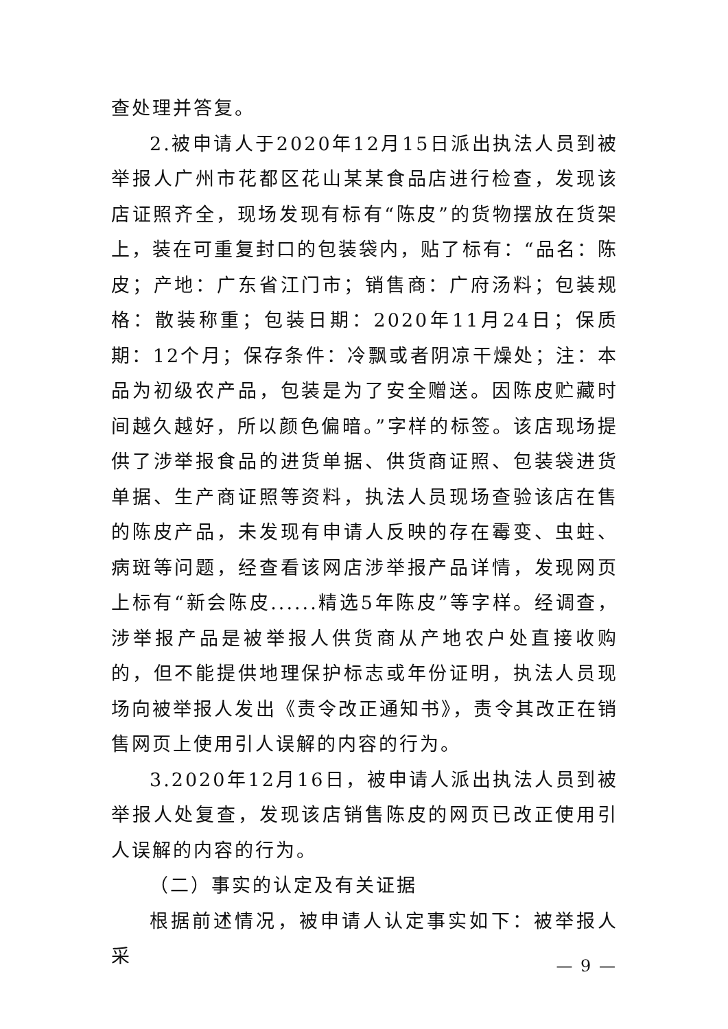查处理并答复。
2.被申请人于2020年12月15日派出执法人员到被举报人广州市花都区花山某某食品店进行检查，发现该店证照齐全，现场发现有标有“陈皮”的货物摆放在货架上，装在可重复封口的包装袋内，贴了标有：“品名：陈皮；产地：广东省江门市；销售商：广府汤料；包装规格：散装称重；包装日期：2020年11月24日；保质期：12个月；保存条件：冷飘或者阴凉干燥处；注：本品为初级农产品，包装是为了安全赠送。因陈皮贮藏时间越久越好，所以颜色偏暗。”字样的标签。该店现场提供了涉举报食品的进货单据、供货商证照、包装袋进货单据、生产商证照等资料，执法人员现场查验该店在售的陈皮产品，未发现有申请人反映的存在霉变、虫蛀、病斑等问题，经查看该网店涉举报产品详情，发现网页上标有“新会陈皮......精选5年陈皮”等字样。经调查，涉举报产品是被举报人供货商从产地农户处直接收购的，但不能提供地理保护标志或年份证明，执法人员现场向被举报人发出《责令改正通知书》，责令其改正在销售网页上使用引人误解的内容的行为。
3.2020年12月16日，被申请人派出执法人员到被举报人处复查，发现该店销售陈皮的网页已改正使用引人误解的内容的行为。
（二）事实的认定及有关证据
根据前述情况，被申请人认定事实如下：被举报人采
— 9 —